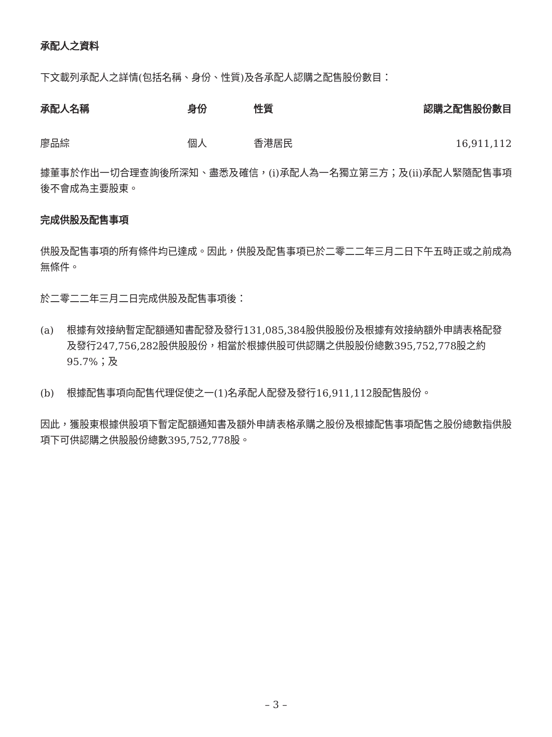承配人之資料
下文載列承配人之詳情(包括名稱、身份、性質)及各承配人認購之配售股份數目：
| 承配人名稱 | 身份 | 性質 | 認購之配售股份數目 |
| --- | --- | --- | --- |
| 廖品綜 | 個人 | 香港居民 | 16,911,112 |
據董事於作出一切合理查詢後所深知、盡悉及確信，(i)承配人為一名獨立第三方；及(ii)承配人緊隨配售事項後不會成為主要股東。
完成供股及配售事項
供股及配售事項的所有條件均已達成。因此，供股及配售事項已於二零二二年三月二日下午五時正或之前成為無條件。
於二零二二年三月二日完成供股及配售事項後：
(a) 根據有效接納暫定配額通知書配發及發行131,085,384股供股股份及根據有效接納額外申請表格配發及發行247,756,282股供股股份，相當於根據供股可供認購之供股股份總數395,752,778股之約95.7%；及
(b) 根據配售事項向配售代理促使之一(1)名承配人配發及發行16,911,112股配售股份。
因此，獲股東根據供股項下暫定配額通知書及額外申請表格承購之股份及根據配售事項配售之股份總數指供股項下可供認購之供股股份總數395,752,778股。
– 3 –